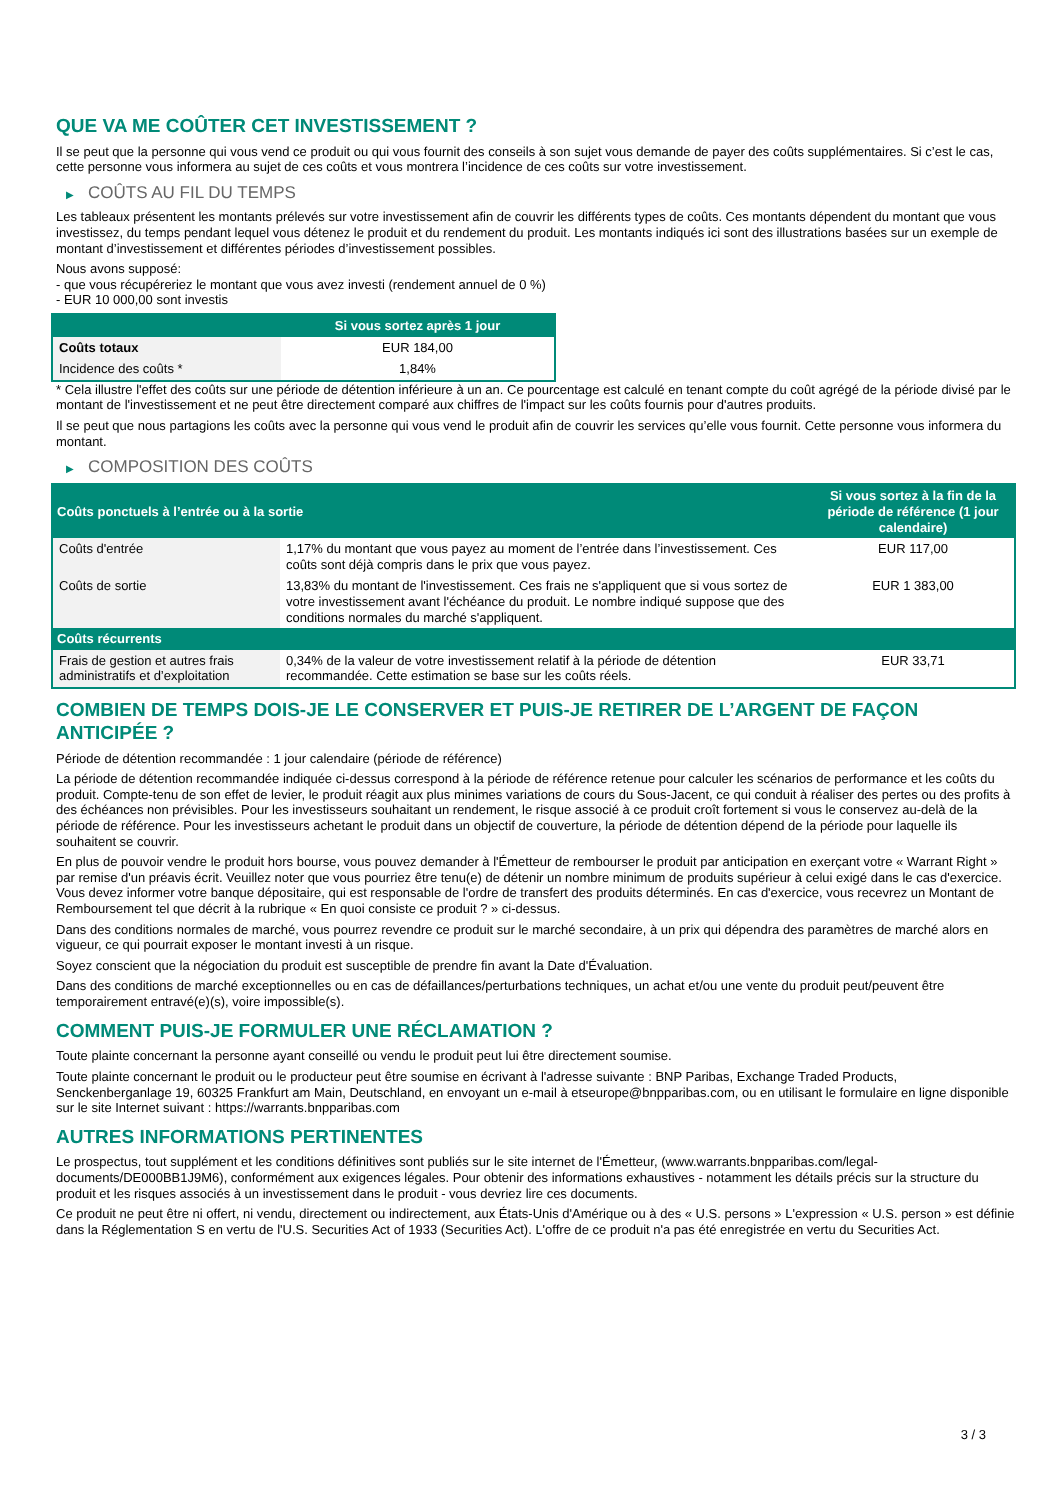QUE VA ME COÛTER CET INVESTISSEMENT ?
Il se peut que la personne qui vous vend ce produit ou qui vous fournit des conseils à son sujet vous demande de payer des coûts supplémentaires. Si c’est le cas, cette personne vous informera au sujet de ces coûts et vous montrera l’incidence de ces coûts sur votre investissement.
▶ COÛTS AU FIL DU TEMPS
Les tableaux présentent les montants prélevés sur votre investissement afin de couvrir les différents types de coûts. Ces montants dépendent du montant que vous investissez, du temps pendant lequel vous détenez le produit et du rendement du produit. Les montants indiqués ici sont des illustrations basées sur un exemple de montant d’investissement et différentes périodes d’investissement possibles.
Nous avons supposé:
- que vous récupéreriez le montant que vous avez investi (rendement annuel de 0 %)
- EUR 10 000,00 sont investis
| | Si vous sortez après 1 jour |
| --- | --- |
| Coûts totaux | EUR 184,00 |
| Incidence des coûts * | 1,84% |
* Cela illustre l'effet des coûts sur une période de détention inférieure à un an. Ce pourcentage est calculé en tenant compte du coût agrégé de la période divisé par le montant de l'investissement et ne peut être directement comparé aux chiffres de l'impact sur les coûts fournis pour d'autres produits.
Il se peut que nous partagions les coûts avec la personne qui vous vend le produit afin de couvrir les services qu’elle vous fournit. Cette personne vous informera du montant.
▶ COMPOSITION DES COÛTS
| Coûts ponctuels à l’entrée ou à la sortie | | Si vous sortez à la fin de la période de référence (1 jour calendaire) |
| --- | --- | --- |
| Coûts d'entrée | 1,17% du montant que vous payez au moment de l’entrée dans l’investissement. Ces coûts sont déjà compris dans le prix que vous payez. | EUR 117,00 |
| Coûts de sortie | 13,83% du montant de l'investissement. Ces frais ne s'appliquent que si vous sortez de votre investissement avant l'échéance du produit. Le nombre indiqué suppose que des conditions normales du marché s'appliquent. | EUR 1 383,00 |
| Coûts récurrents | | |
| Frais de gestion et autres frais administratifs et d’exploitation | 0,34% de la valeur de votre investissement relatif à la période de détention recommandée. Cette estimation se base sur les coûts réels. | EUR 33,71 |
COMBIEN DE TEMPS DOIS-JE LE CONSERVER ET PUIS-JE RETIRER DE L’ARGENT DE FAÇON ANTICIPÉE ?
Période de détention recommandée : 1 jour calendaire (période de référence)
La période de détention recommandée indiquée ci-dessus correspond à la période de référence retenue pour calculer les scénarios de performance et les coûts du produit. Compte-tenu de son effet de levier, le produit réagit aux plus minimes variations de cours du Sous-Jacent, ce qui conduit à réaliser des pertes ou des profits à des échéances non prévisibles. Pour les investisseurs souhaitant un rendement, le risque associé à ce produit croît fortement si vous le conservez au-delà de la période de référence. Pour les investisseurs achetant le produit dans un objectif de couverture, la période de détention dépend de la période pour laquelle ils souhaitent se couvrir.
En plus de pouvoir vendre le produit hors bourse, vous pouvez demander à l'Émetteur de rembourser le produit par anticipation en exerçant votre « Warrant Right » par remise d'un préavis écrit. Veuillez noter que vous pourriez être tenu(e) de détenir un nombre minimum de produits supérieur à celui exigé dans le cas d'exercice. Vous devez informer votre banque dépositaire, qui est responsable de l'ordre de transfert des produits déterminés. En cas d'exercice, vous recevrez un Montant de Remboursement tel que décrit à la rubrique « En quoi consiste ce produit ? » ci-dessus.
Dans des conditions normales de marché, vous pourrez revendre ce produit sur le marché secondaire, à un prix qui dépendra des paramètres de marché alors en vigueur, ce qui pourrait exposer le montant investi à un risque.
Soyez conscient que la négociation du produit est susceptible de prendre fin avant la Date d'Évaluation.
Dans des conditions de marché exceptionnelles ou en cas de défaillances/perturbations techniques, un achat et/ou une vente du produit peut/peuvent être temporairement entravé(e)(s), voire impossible(s).
COMMENT PUIS-JE FORMULER UNE RÉCLAMATION ?
Toute plainte concernant la personne ayant conseillé ou vendu le produit peut lui être directement soumise.
Toute plainte concernant le produit ou le producteur peut être soumise en écrivant à l'adresse suivante : BNP Paribas, Exchange Traded Products, Senckenberganlage 19, 60325 Frankfurt am Main, Deutschland, en envoyant un e-mail à etseurope@bnpparibas.com, ou en utilisant le formulaire en ligne disponible sur le site Internet suivant : https://warrants.bnpparibas.com
AUTRES INFORMATIONS PERTINENTES
Le prospectus, tout supplément et les conditions définitives sont publiés sur le site internet de l'Émetteur, (www.warrants.bnpparibas.com/legal-documents/DE000BB1J9M6), conformément aux exigences légales. Pour obtenir des informations exhaustives - notamment les détails précis sur la structure du produit et les risques associés à un investissement dans le produit - vous devriez lire ces documents.
Ce produit ne peut être ni offert, ni vendu, directement ou indirectement, aux États-Unis d'Amérique ou à des « U.S. persons » L'expression « U.S. person » est définie dans la Réglementation S en vertu de l'U.S. Securities Act of 1933 (Securities Act). L'offre de ce produit n'a pas été enregistrée en vertu du Securities Act.
3 / 3